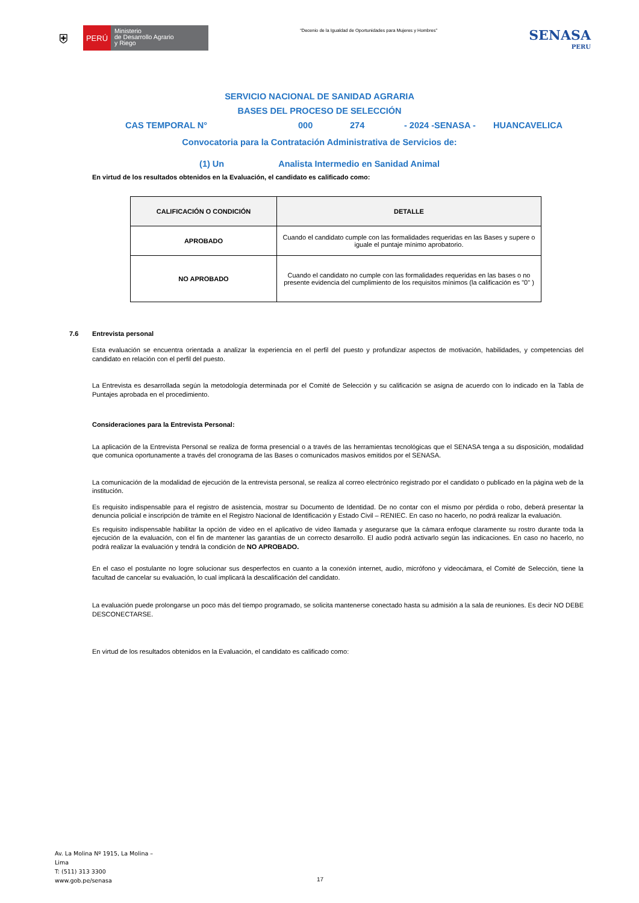⛨
PERÚ
Ministerio
de Desarrollo Agrario
y Riego
“Decenio de la Igualdad de Oportunidades para Mujeres y Hombres”
SENASA
PERU
SERVICIO NACIONAL DE SANIDAD AGRARIA
BASES DEL PROCESO DE SELECCIÓN
CAS TEMPORAL N° 000 274 - 2024 -SENASA - HUANCAVELICA
Convocatoria para la Contratación Administrativa de Servicios de:
(1) Un Analista Intermedio en Sanidad Animal
En virtud de los resultados obtenidos en la Evaluación, el candidato es calificado como:
| CALIFICACIÓN O CONDICIÓN | DETALLE |
| --- | --- |
| APROBADO | Cuando el candidato cumple con las formalidades requeridas en las Bases y supere o iguale el puntaje mínimo aprobatorio. |
| NO APROBADO | Cuando el candidato no cumple con las formalidades requeridas en las bases o no presente evidencia del cumplimiento de los requisitos mínimos (la calificación es "0" ) |
7.6 Entrevista personal
Esta evaluación se encuentra orientada a analizar la experiencia en el perfil del puesto y profundizar aspectos de motivación, habilidades, y competencias del candidato en relación con el perfil del puesto.
La Entrevista es desarrollada según la metodología determinada por el Comité de Selección y su calificación se asigna de acuerdo con lo indicado en la Tabla de Puntajes aprobada en el procedimiento.
Consideraciones para la Entrevista Personal:
La aplicación de la Entrevista Personal se realiza de forma presencial o a través de las herramientas tecnológicas que el SENASA tenga a su disposición, modalidad que comunica oportunamente a través del cronograma de las Bases o comunicados masivos emitidos por el SENASA.
La comunicación de la modalidad de ejecución de la entrevista personal, se realiza al correo electrónico registrado por el candidato o publicado en la página web de la institución.
Es requisito indispensable para el registro de asistencia, mostrar su Documento de Identidad. De no contar con el mismo por pérdida o robo, deberá presentar la denuncia policial e inscripción de trámite en el Registro Nacional de Identificación y Estado Civil – RENIEC. En caso no hacerlo, no podrá realizar la evaluación.
Es requisito indispensable habilitar la opción de video en el aplicativo de video llamada y asegurarse que la cámara enfoque claramente su rostro durante toda la ejecución de la evaluación, con el fin de mantener las garantías de un correcto desarrollo. El audio podrá activarlo según las indicaciones. En caso no hacerlo, no podrá realizar la evaluación y tendrá la condición de NO APROBADO.
En el caso el postulante no logre solucionar sus desperfectos en cuanto a la conexión internet, audio, micrófono y videocámara, el Comité de Selección, tiene la facultad de cancelar su evaluación, lo cual implicará la descalificación del candidato.
La evaluación puede prolongarse un poco más del tiempo programado, se solicita mantenerse conectado hasta su admisión a la sala de reuniones. Es decir NO DEBE DESCONECTARSE.
En virtud de los resultados obtenidos en la Evaluación, el candidato es calificado como:
Av. La Molina Nº 1915, La Molina –
Lima
T: (511) 313 3300
www.gob.pe/senasa
17